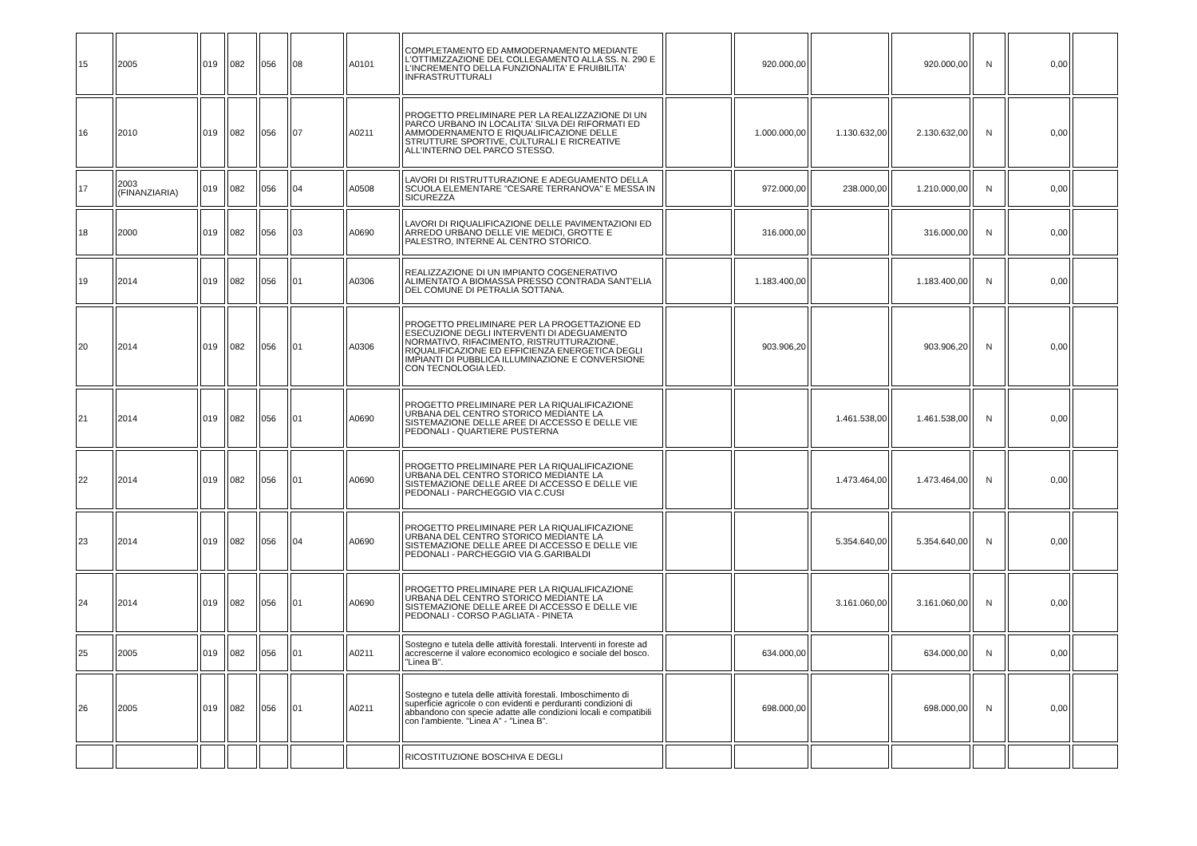| 15 | 2005 | 019 | 082 | 056 | 08 | A0101 | COMPLETAMENTO ED AMMODERNAMENTO MEDIANTE L'OTTIMIZZAZIONE DEL COLLEGAMENTO ALLA SS. N. 290 E L'INCREMENTO DELLA FUNZIONALITA' E FRUIBILITA' INFRASTRUTTURALI | | 920.000,00 | | 920.000,00 | N | 0,00 | |
| 16 | 2010 | 019 | 082 | 056 | 07 | A0211 | PROGETTO PRELIMINARE PER LA REALIZZAZIONE DI UN PARCO URBANO IN LOCALITA' SILVA DEI RIFORMATI ED AMMODERNAMENTO E RIQUALIFICAZIONE DELLE STRUTTURE SPORTIVE, CULTURALI E RICREATIVE ALL'INTERNO DEL PARCO STESSO. | | 1.000.000,00 | 1.130.632,00 | 2.130.632,00 | N | 0,00 | |
| 17 | 2003 (FINANZIARIA) | 019 | 082 | 056 | 04 | A0508 | LAVORI DI RISTRUTTURAZIONE E ADEGUAMENTO DELLA SCUOLA ELEMENTARE "CESARE TERRANOVA" E MESSA IN SICUREZZA | | 972.000,00 | 238.000,00 | 1.210.000,00 | N | 0,00 | |
| 18 | 2000 | 019 | 082 | 056 | 03 | A0690 | LAVORI DI RIQUALIFICAZIONE DELLE PAVIMENTAZIONI ED ARREDO URBANO DELLE VIE MEDICI, GROTTE E PALESTRO, INTERNE AL CENTRO STORICO. | | 316.000,00 | | 316.000,00 | N | 0,00 | |
| 19 | 2014 | 019 | 082 | 056 | 01 | A0306 | REALIZZAZIONE DI UN IMPIANTO COGENERATIVO ALIMENTATO A BIOMASSA PRESSO CONTRADA SANT'ELIA DEL COMUNE DI PETRALIA SOTTANA. | | 1.183.400,00 | | 1.183.400,00 | N | 0,00 | |
| 20 | 2014 | 019 | 082 | 056 | 01 | A0306 | PROGETTO PRELIMINARE PER LA PROGETTAZIONE ED ESECUZIONE DEGLI INTERVENTI DI ADEGUAMENTO NORMATIVO, RIFACIMENTO, RISTRUTTURAZIONE, RIQUALIFICAZIONE ED EFFICIENZA ENERGETICA DEGLI IMPIANTI DI PUBBLICA ILLUMINAZIONE E CONVERSIONE CON TECNOLOGIA LED. | | 903.906,20 | | 903.906,20 | N | 0,00 | |
| 21 | 2014 | 019 | 082 | 056 | 01 | A0690 | PROGETTO PRELIMINARE PER LA RIQUALIFICAZIONE URBANA DEL CENTRO STORICO MEDIANTE LA SISTEMAZIONE DELLE AREE DI ACCESSO E DELLE VIE PEDONALI - QUARTIERE PUSTERNA | | | 1.461.538,00 | 1.461.538,00 | N | 0,00 | |
| 22 | 2014 | 019 | 082 | 056 | 01 | A0690 | PROGETTO PRELIMINARE PER LA RIQUALIFICAZIONE URBANA DEL CENTRO STORICO MEDIANTE LA SISTEMAZIONE DELLE AREE DI ACCESSO E DELLE VIE PEDONALI - PARCHEGGIO VIA C.CUSI | | | 1.473.464,00 | 1.473.464,00 | N | 0,00 | |
| 23 | 2014 | 019 | 082 | 056 | 04 | A0690 | PROGETTO PRELIMINARE PER LA RIQUALIFICAZIONE URBANA DEL CENTRO STORICO MEDIANTE LA SISTEMAZIONE DELLE AREE DI ACCESSO E DELLE VIE PEDONALI - PARCHEGGIO VIA G.GARIBALDI | | | 5.354.640,00 | 5.354.640,00 | N | 0,00 | |
| 24 | 2014 | 019 | 082 | 056 | 01 | A0690 | PROGETTO PRELIMINARE PER LA RIQUALIFICAZIONE URBANA DEL CENTRO STORICO MEDIANTE LA SISTEMAZIONE DELLE AREE DI ACCESSO E DELLE VIE PEDONALI - CORSO P.AGLIATA - PINETA | | | 3.161.060,00 | 3.161.060,00 | N | 0,00 | |
| 25 | 2005 | 019 | 082 | 056 | 01 | A0211 | Sostegno e tutela delle attività forestali. Interventi in foreste ad accrescerne il valore economico ecologico e sociale del bosco. "Linea B". | | 634.000,00 | | 634.000,00 | N | 0,00 | |
| 26 | 2005 | 019 | 082 | 056 | 01 | A0211 | Sostegno e tutela delle attività forestali. Imboschimento di superficie agricole o con evidenti e perduranti condizioni di abbandono con specie adatte alle condizioni locali e compatibili con l'ambiente. "Linea A" - "Linea B". | | 698.000,00 | | 698.000,00 | N | 0,00 | |
| | | | | | | | RICOSTITUZIONE BOSCHIVA E DEGLI | | | | | | | |